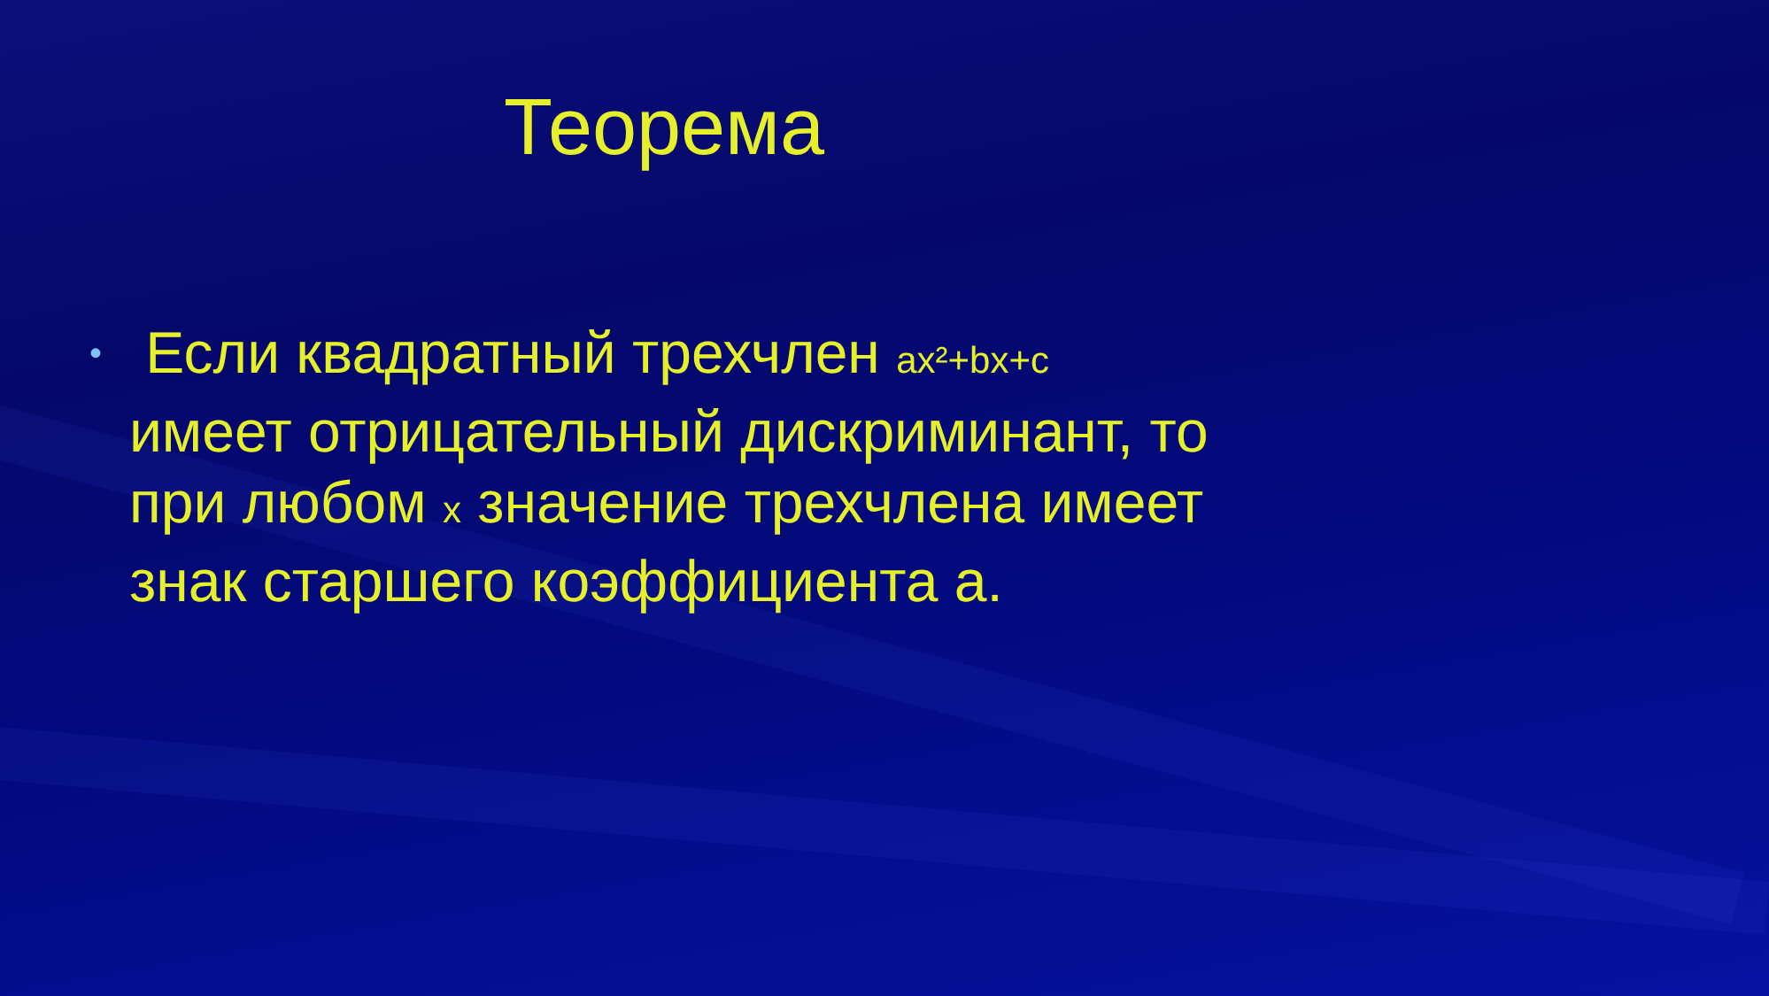Теорема
•
Если квадратный трехчлен ax²+bx+c имеет отрицательный дискриминант, то при любом x значение трехчлена имеет знак старшего коэффициента а.